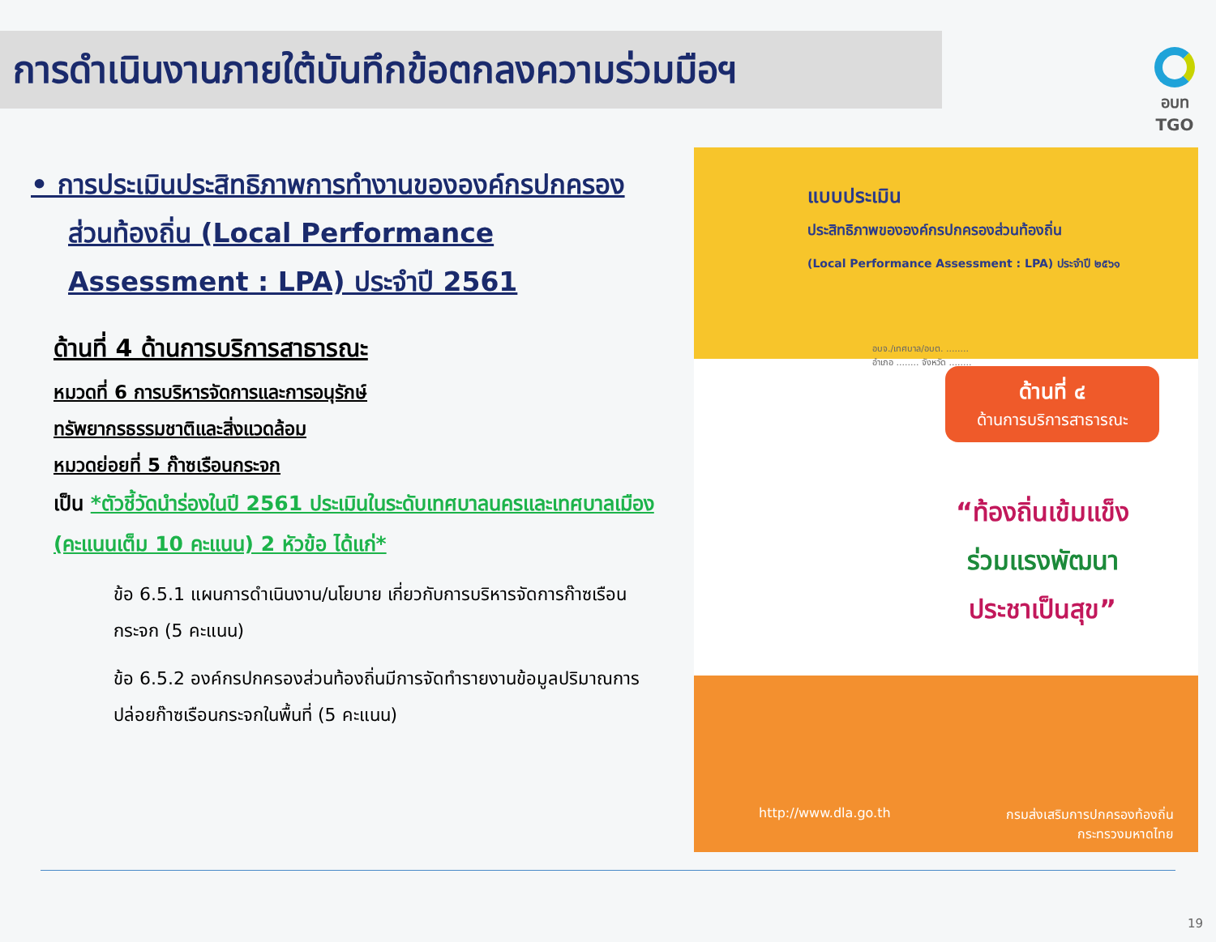การดำเนินงานภายใต้บันทึกข้อตกลงความร่วมมือฯ
อบท TGO
• การประเมินประสิทธิภาพการทำงานขององค์กรปกครองส่วนท้องถิ่น (Local Performance Assessment : LPA) ประจำปี 2561
ด้านที่ 4 ด้านการบริการสาธารณะ
หมวดที่ 6 การบริหารจัดการและการอนุรักษ์
ทรัพยากรธรรมชาติและสิ่งแวดล้อม
หมวดย่อยที่ 5 ก๊าซเรือนกระจก
เป็น *ตัวชี้วัดนำร่องในปี 2561 ประเมินในระดับเทศบาลนครและเทศบาลเมือง (คะแนนเต็ม 10 คะแนน) 2 หัวข้อ ได้แก่*
ข้อ 6.5.1 แผนการดำเนินงาน/นโยบาย เกี่ยวกับการบริหารจัดการก๊าซเรือนกระจก (5 คะแนน)
ข้อ 6.5.2 องค์กรปกครองส่วนท้องถิ่นมีการจัดทำรายงานข้อมูลปริมาณการปล่อยก๊าซเรือนกระจกในพื้นที่ (5 คะแนน)
แบบประเมิน
ประสิทธิภาพขององค์กรปกครองส่วนท้องถิ่น
(Local Performance Assessment : LPA) ประจำปี ๒๕๖๑
อบจ./เทศบาล/อบต. ........
อำเภอ ........ จังหวัด ........
ด้านที่ ๔
ด้านการบริการสาธารณะ
“ท้องถิ่นเข้มแข็ง
ร่วมแรงพัฒนา
ประชาเป็นสุข”
http://www.dla.go.th กรมส่งเสริมการปกครองท้องถิ่น
กระทรวงมหาดไทย
19